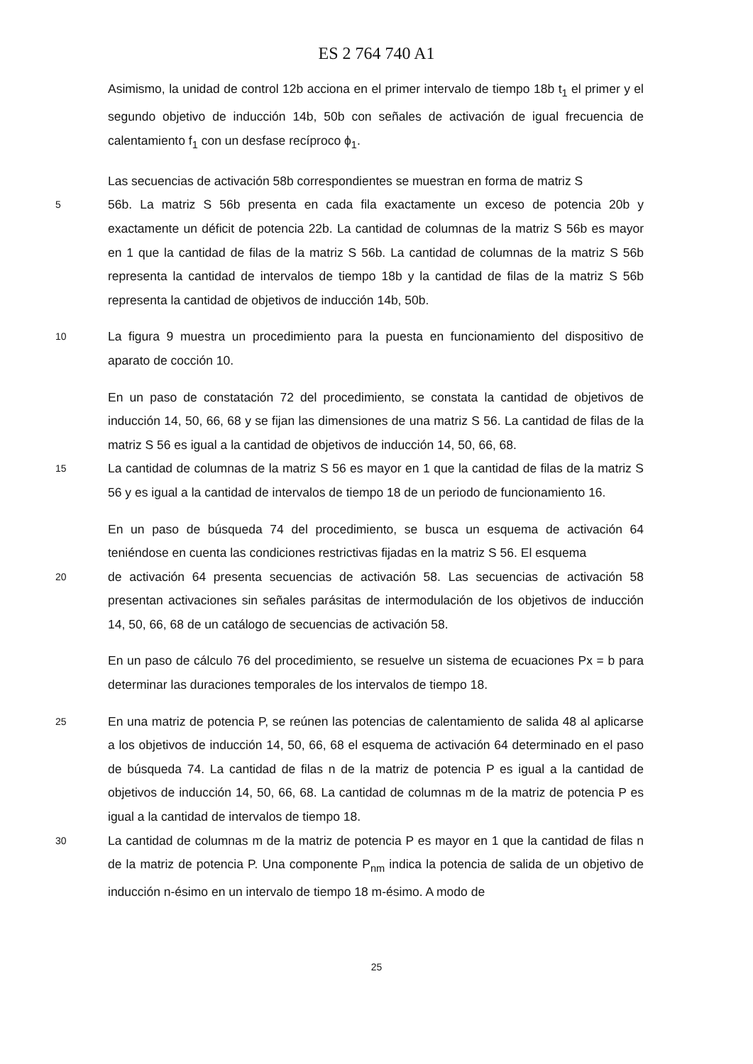ES 2 764 740 A1
Asimismo, la unidad de control 12b acciona en el primer intervalo de tiempo 18b t<sub>1</sub> el primer y el segundo objetivo de inducción 14b, 50b con señales de activación de igual frecuencia de calentamiento f<sub>1</sub> con un desfase recíproco ϕ<sub>1</sub>.
Las secuencias de activación 58b correspondientes se muestran en forma de matriz S
5 56b. La matriz S 56b presenta en cada fila exactamente un exceso de potencia 20b y exactamente un déficit de potencia 22b. La cantidad de columnas de la matriz S 56b es mayor en 1 que la cantidad de filas de la matriz S 56b. La cantidad de columnas de la matriz S 56b representa la cantidad de intervalos de tiempo 18b y la cantidad de filas de la matriz S 56b representa la cantidad de objetivos de inducción 14b, 50b.
10 La figura 9 muestra un procedimiento para la puesta en funcionamiento del dispositivo de aparato de cocción 10.
En un paso de constatación 72 del procedimiento, se constata la cantidad de objetivos de inducción 14, 50, 66, 68 y se fijan las dimensiones de una matriz S 56. La cantidad de filas de la matriz S 56 es igual a la cantidad de objetivos de inducción 14, 50, 66, 68.
15 La cantidad de columnas de la matriz S 56 es mayor en 1 que la cantidad de filas de la matriz S 56 y es igual a la cantidad de intervalos de tiempo 18 de un periodo de funcionamiento 16.
En un paso de búsqueda 74 del procedimiento, se busca un esquema de activación 64 teniéndose en cuenta las condiciones restrictivas fijadas en la matriz S 56. El esquema
20 de activación 64 presenta secuencias de activación 58. Las secuencias de activación 58 presentan activaciones sin señales parásitas de intermodulación de los objetivos de inducción 14, 50, 66, 68 de un catálogo de secuencias de activación 58.
En un paso de cálculo 76 del procedimiento, se resuelve un sistema de ecuaciones Px = b para determinar las duraciones temporales de los intervalos de tiempo 18.
25 En una matriz de potencia P, se reúnen las potencias de calentamiento de salida 48 al aplicarse a los objetivos de inducción 14, 50, 66, 68 el esquema de activación 64 determinado en el paso de búsqueda 74. La cantidad de filas n de la matriz de potencia P es igual a la cantidad de objetivos de inducción 14, 50, 66, 68. La cantidad de columnas m de la matriz de potencia P es igual a la cantidad de intervalos de tiempo 18.
30 La cantidad de columnas m de la matriz de potencia P es mayor en 1 que la cantidad de filas n de la matriz de potencia P. Una componente P<sub>nm</sub> indica la potencia de salida de un objetivo de inducción n-ésimo en un intervalo de tiempo 18 m-ésimo. A modo de
25